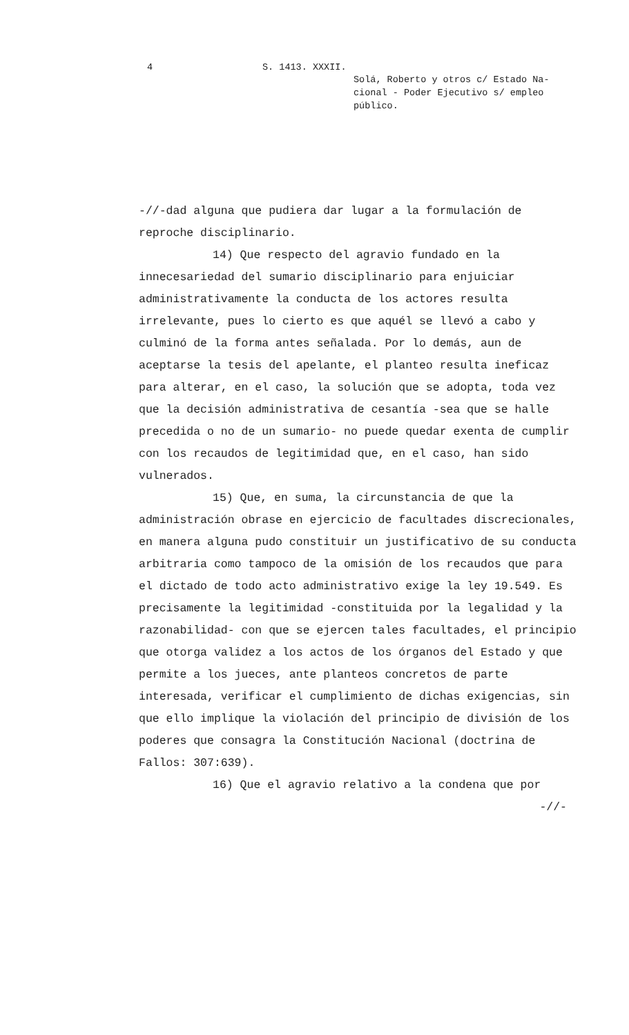4 S. 1413. XXXII.
Solá, Roberto y otros c/ Estado Na-
cional - Poder Ejecutivo s/ empleo
público.
-//-dad alguna que pudiera dar lugar a la formulación de reproche disciplinario.
14) Que respecto del agravio fundado en la innecesariedad del sumario disciplinario para enjuiciar administrativamente la conducta de los actores resulta irrelevante, pues lo cierto es que aquél se llevó a cabo y culminó de la forma antes señalada. Por lo demás, aun de aceptarse la tesis del apelante, el planteo resulta ineficaz para alterar, en el caso, la solución que se adopta, toda vez que la decisión administrativa de cesantía -sea que se halle precedida o no de un sumario- no puede quedar exenta de cumplir con los recaudos de legitimidad que, en el caso, han sido vulnerados.
15) Que, en suma, la circunstancia de que la administración obrase en ejercicio de facultades discrecionales, en manera alguna pudo constituir un justificativo de su conducta arbitraria como tampoco de la omisión de los recaudos que para el dictado de todo acto administrativo exige la ley 19.549. Es precisamente la legitimidad -constituida por la legalidad y la razonabilidad- con que se ejercen tales facultades, el principio que otorga validez a los actos de los órganos del Estado y que permite a los jueces, ante planteos concretos de parte interesada, verificar el cumplimiento de dichas exigencias, sin que ello implique la violación del principio de división de los poderes que consagra la Constitución Nacional (doctrina de Fallos: 307:639).
16) Que el agravio relativo a la condena que por
-//-